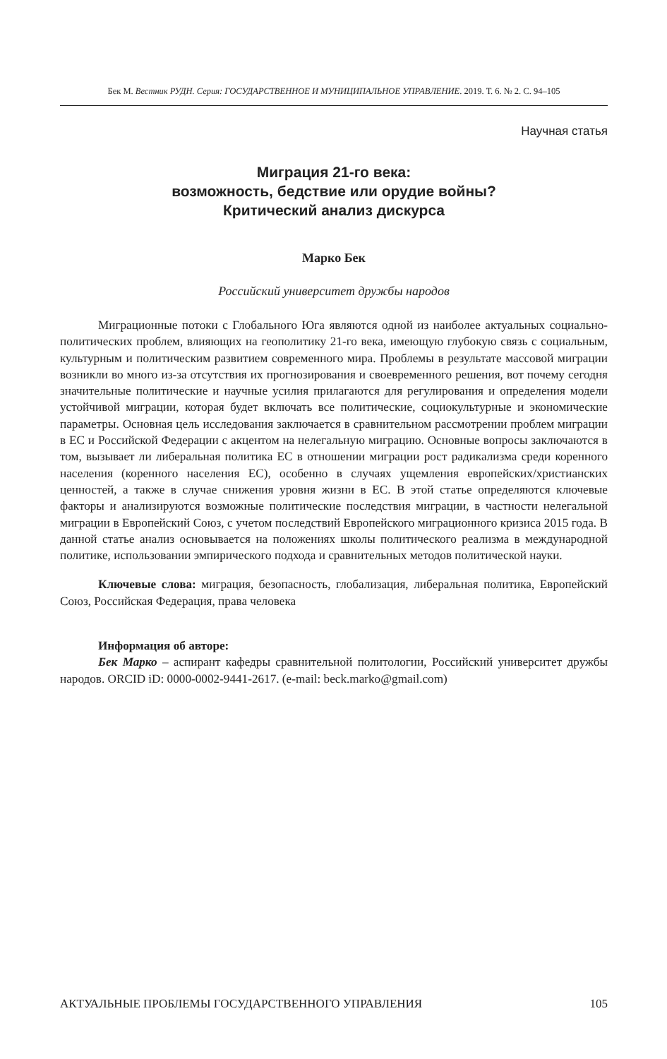Бек М. Вестник РУДН. Серия: ГОСУДАРСТВЕННОЕ И МУНИЦИПАЛЬНОЕ УПРАВЛЕНИЕ. 2019. Т. 6. № 2. С. 94–105
Научная статья
Миграция 21-го века:
возможность, бедствие или орудие войны?
Критический анализ дискурса
Марко Бек
Российский университет дружбы народов
Миграционные потоки с Глобального Юга являются одной из наиболее актуальных социально-политических проблем, влияющих на геополитику 21-го века, имеющую глубокую связь с социальным, культурным и политическим развитием современного мира. Проблемы в результате массовой миграции возникли во много из-за отсутствия их прогнозирования и своевременного решения, вот почему сегодня значительные политические и научные усилия прилагаются для регулирования и определения модели устойчивой миграции, которая будет включать все политические, социокультурные и экономические параметры. Основная цель исследования заключается в сравнительном рассмотрении проблем миграции в ЕС и Российской Федерации с акцентом на нелегальную миграцию. Основные вопросы заключаются в том, вызывает ли либеральная политика ЕС в отношении миграции рост радикализма среди коренного населения (коренного населения ЕС), особенно в случаях ущемления европейских/христианских ценностей, а также в случае снижения уровня жизни в ЕС. В этой статье определяются ключевые факторы и анализируются возможные политические последствия миграции, в частности нелегальной миграции в Европейский Союз, с учетом последствий Европейского миграционного кризиса 2015 года. В данной статье анализ основывается на положениях школы политического реализма в международной политике, использовании эмпирического подхода и сравнительных методов политической науки.
Ключевые слова: миграция, безопасность, глобализация, либеральная политика, Европейский Союз, Российская Федерация, права человека
Информация об авторе:
Бек Марко – аспирант кафедры сравнительной политологии, Российский университет дружбы народов. ORCID iD: 0000-0002-9441-2617. (e-mail: beck.marko@gmail.com)
АКТУАЛЬНЫЕ ПРОБЛЕМЫ ГОСУДАРСТВЕННОГО УПРАВЛЕНИЯ 105